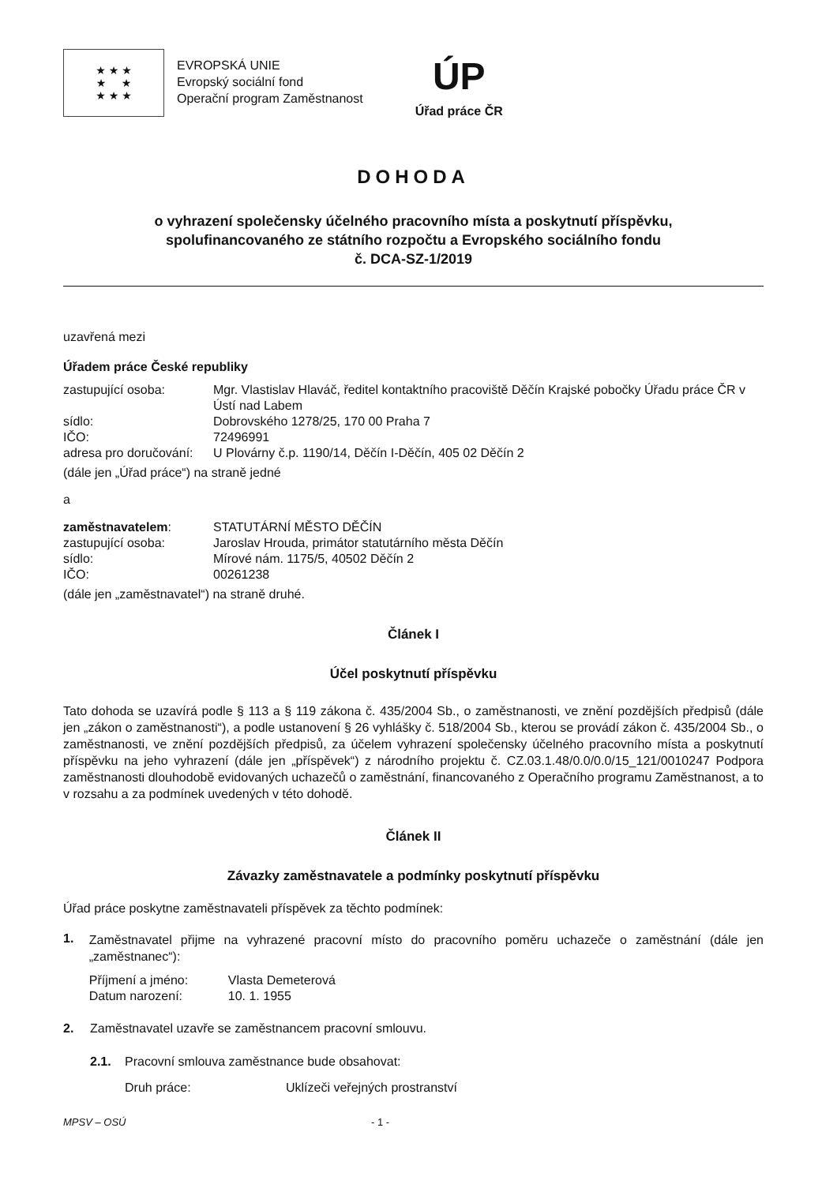★ ★ ★
★ ★
★ ★ ★
EVROPSKÁ UNIE
Evropský sociální fond
Operační program Zaměstnanost
ÚP
Úřad práce ČR
DOHODA
o vyhrazení společensky účelného pracovního místa a poskytnutí příspěvku,
spolufinancovaného ze státního rozpočtu a Evropského sociálního fondu
č. DCA-SZ-1/2019
uzavřená mezi
Úřadem práce České republiky
zastupující osoba:
Mgr. Vlastislav Hlaváč, ředitel kontaktního pracoviště Děčín Krajské pobočky Úřadu práce ČR v Ústí nad Labem
sídlo:
Dobrovského 1278/25, 170 00 Praha 7
IČO:
72496991
adresa pro doručování:
U Plovárny č.p. 1190/14, Děčín I-Děčín, 405 02 Děčín 2
(dále jen „Úřad práce“) na straně jedné
a
zaměstnavatelem:
STATUTÁRNÍ MĚSTO DĚČÍN
zastupující osoba:
Jaroslav Hrouda, primátor statutárního města Děčín
sídlo:
Mírové nám. 1175/5, 40502 Děčín 2
IČO:
00261238
(dále jen „zaměstnavatel“) na straně druhé.
Článek I
Účel poskytnutí příspěvku
Tato dohoda se uzavírá podle § 113 a § 119 zákona č. 435/2004 Sb., o zaměstnanosti, ve znění pozdějších předpisů (dále jen „zákon o zaměstnanosti“), a podle ustanovení § 26 vyhlášky č. 518/2004 Sb., kterou se provádí zákon č. 435/2004 Sb., o zaměstnanosti, ve znění pozdějších předpisů, za účelem vyhrazení společensky účelného pracovního místa a poskytnutí příspěvku na jeho vyhrazení (dále jen „příspěvek“) z národního projektu č. CZ.03.1.48/0.0/0.0/15_121/0010247 Podpora zaměstnanosti dlouhodobě evidovaných uchazečů o zaměstnání, financovaného z Operačního programu Zaměstnanost, a to v rozsahu a za podmínek uvedených v této dohodě.
Článek II
Závazky zaměstnavatele a podmínky poskytnutí příspěvku
Úřad práce poskytne zaměstnavateli příspěvek za těchto podmínek:
1.
Zaměstnavatel přijme na vyhrazené pracovní místo do pracovního poměru uchazeče o zaměstnání (dále jen „zaměstnanec“):
Příjmení a jméno:
Vlasta Demeterová
Datum narození:
10. 1. 1955
2. Zaměstnavatel uzavře se zaměstnancem pracovní smlouvu.
2.1. Pracovní smlouva zaměstnance bude obsahovat:
Druh práce:
Uklízeči veřejných prostranství
MPSV – OSÚ - 1 -